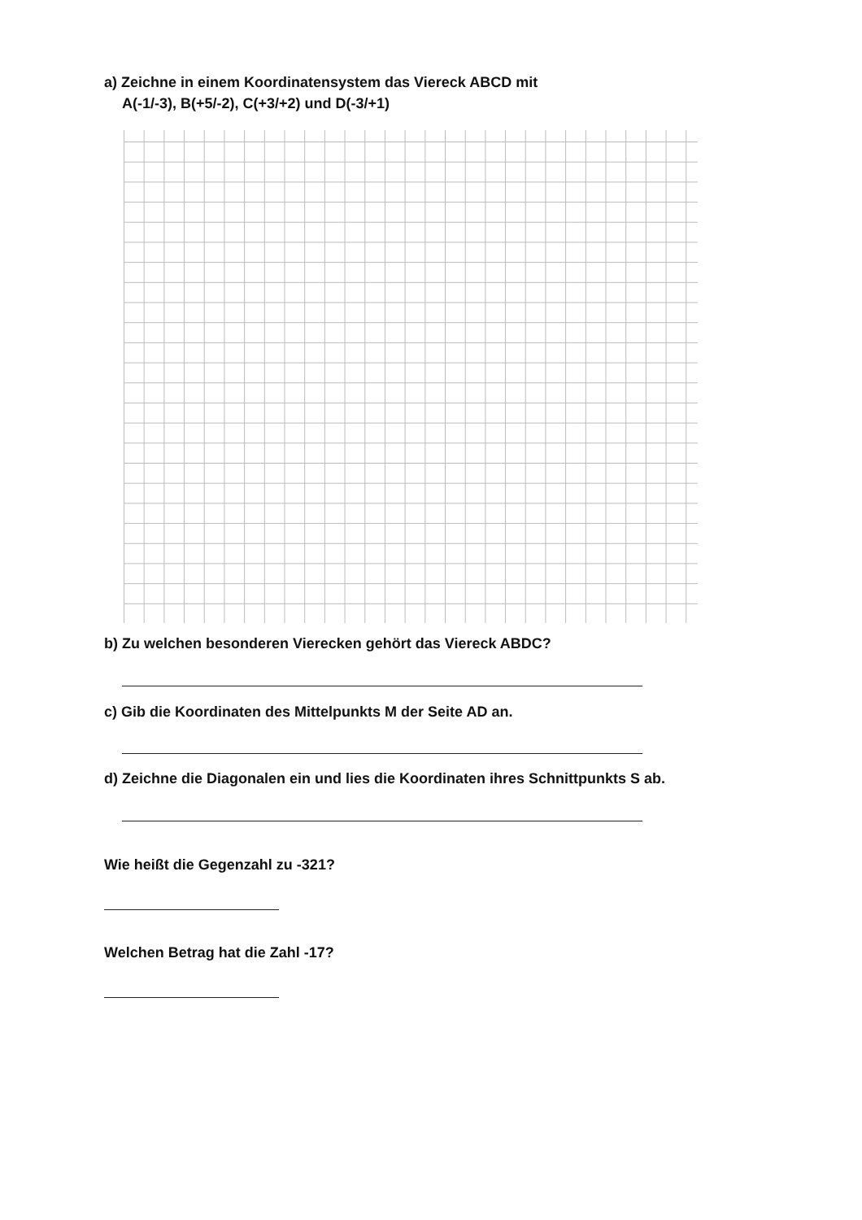a) Zeichne in einem Koordinatensystem das Viereck ABCD mit
A(-1/-3), B(+5/-2), C(+3/+2) und D(-3/+1)
b) Zu welchen besonderen Vierecken gehört das Viereck ABDC?
c) Gib die Koordinaten des Mittelpunkts M der Seite AD an.
d) Zeichne die Diagonalen ein und lies die Koordinaten ihres Schnittpunkts S ab.
Wie heißt die Gegenzahl zu -321?
Welchen Betrag hat die Zahl -17?